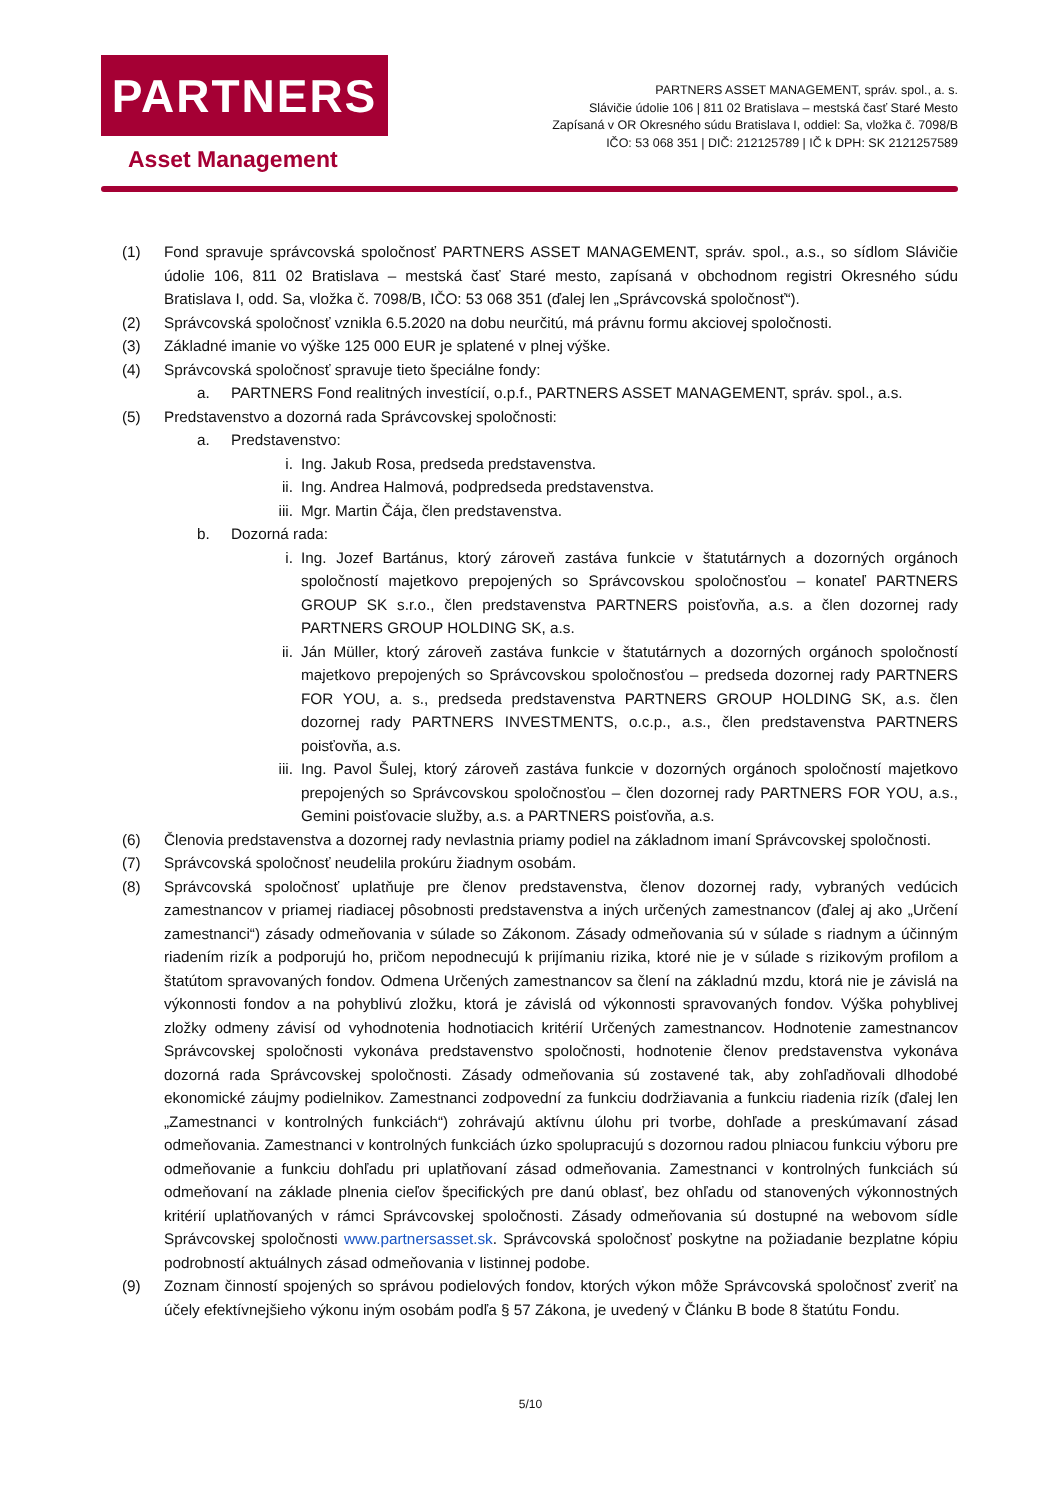PARTNERS
Asset Management
PARTNERS ASSET MANAGEMENT, správ. spol., a. s.
Slávičie údolie 106 | 811 02 Bratislava – mestská časť Staré Mesto
Zapísaná v OR Okresného súdu Bratislava I, oddiel: Sa, vložka č. 7098/B
IČO: 53 068 351 | DIČ: 212125789 | IČ k DPH: SK 2121257589
(1) Fond spravuje správcovská spoločnosť PARTNERS ASSET MANAGEMENT, správ. spol., a.s., so sídlom Slávičie údolie 106, 811 02 Bratislava – mestská časť Staré mesto, zapísaná v obchodnom registri Okresného súdu Bratislava I, odd. Sa, vložka č. 7098/B, IČO: 53 068 351 (ďalej len „Správcovská spoločnosť“).
(2) Správcovská spoločnosť vznikla 6.5.2020 na dobu neurčitú, má právnu formu akciovej spoločnosti.
(3) Základné imanie vo výške 125 000 EUR je splatené v plnej výške.
(4) Správcovská spoločnosť spravuje tieto špeciálne fondy:
a. PARTNERS Fond realitných investícií, o.p.f., PARTNERS ASSET MANAGEMENT, správ. spol., a.s.
(5) Predstavenstvo a dozorná rada Správcovskej spoločnosti:
a. Predstavenstvo:
i. Ing. Jakub Rosa, predseda predstavenstva.
ii. Ing. Andrea Halmová, podpredseda predstavenstva.
iii. Mgr. Martin Čája, člen predstavenstva.
b. Dozorná rada:
i. Ing. Jozef Bartánus, ktorý zároveň zastáva funkcie v štatutárnych a dozorných orgánoch spoločností majetkovo prepojených so Správcovskou spoločnosťou – konateľ PARTNERS GROUP SK s.r.o., člen predstavenstva PARTNERS poisťovňa, a.s. a člen dozornej rady PARTNERS GROUP HOLDING SK, a.s.
ii. Ján Müller, ktorý zároveň zastáva funkcie v štatutárnych a dozorných orgánoch spoločností majetkovo prepojených so Správcovskou spoločnosťou – predseda dozornej rady PARTNERS FOR YOU, a. s., predseda predstavenstva PARTNERS GROUP HOLDING SK, a.s. člen dozornej rady PARTNERS INVESTMENTS, o.c.p., a.s., člen predstavenstva PARTNERS poisťovňa, a.s.
iii. Ing. Pavol Šulej, ktorý zároveň zastáva funkcie v dozorných orgánoch spoločností majetkovo prepojených so Správcovskou spoločnosťou – člen dozornej rady PARTNERS FOR YOU, a.s., Gemini poisťovacie služby, a.s. a PARTNERS poisťovňa, a.s.
(6) Členovia predstavenstva a dozornej rady nevlastnia priamy podiel na základnom imaní Správcovskej spoločnosti.
(7) Správcovská spoločnosť neudelila prokúru žiadnym osobám.
(8) Správcovská spoločnosť uplatňuje pre členov predstavenstva, členov dozornej rady, vybraných vedúcich zamestnancov v priamej riadiacej pôsobnosti predstavenstva a iných určených zamestnancov (ďalej aj ako „Určení zamestnanci“) zásady odmeňovania v súlade so Zákonom. Zásady odmeňovania sú v súlade s riadnym a účinným riadením rizík a podporujú ho, pričom nepodnecujú k prijímaniu rizika, ktoré nie je v súlade s rizikovým profilom a štatútom spravovaných fondov. Odmena Určených zamestnancov sa člení na základnú mzdu, ktorá nie je závislá na výkonnosti fondov a na pohyblivú zložku, ktorá je závislá od výkonnosti spravovaných fondov. Výška pohyblivej zložky odmeny závisí od vyhodnotenia hodnotiacich kritérií Určených zamestnancov. Hodnotenie zamestnancov Správcovskej spoločnosti vykonáva predstavenstvo spoločnosti, hodnotenie členov predstavenstva vykonáva dozorná rada Správcovskej spoločnosti. Zásady odmeňovania sú zostavené tak, aby zohľadňovali dlhodobé ekonomické záujmy podielnikov. Zamestnanci zodpovední za funkciu dodržiavania a funkciu riadenia rizík (ďalej len „Zamestnanci v kontrolných funkciách“) zohrávajú aktívnu úlohu pri tvorbe, dohľade a preskúmavaní zásad odmeňovania. Zamestnanci v kontrolných funkciách úzko spolupracujú s dozornou radou plniacou funkciu výboru pre odmeňovanie a funkciu dohľadu pri uplatňovaní zásad odmeňovania. Zamestnanci v kontrolných funkciách sú odmeňovaní na základe plnenia cieľov špecifických pre danú oblasť, bez ohľadu od stanovených výkonnostných kritérií uplatňovaných v rámci Správcovskej spoločnosti. Zásady odmeňovania sú dostupné na webovom sídle Správcovskej spoločnosti www.partnersasset.sk. Správcovská spoločnosť poskytne na požiadanie bezplatne kópiu podrobností aktuálnych zásad odmeňovania v listinnej podobe.
(9) Zoznam činností spojených so správou podielových fondov, ktorých výkon môže Správcovská spoločnosť zveriť na účely efektívnejšieho výkonu iným osobám podľa § 57 Zákona, je uvedený v Článku B bode 8 štatútu Fondu.
5/10